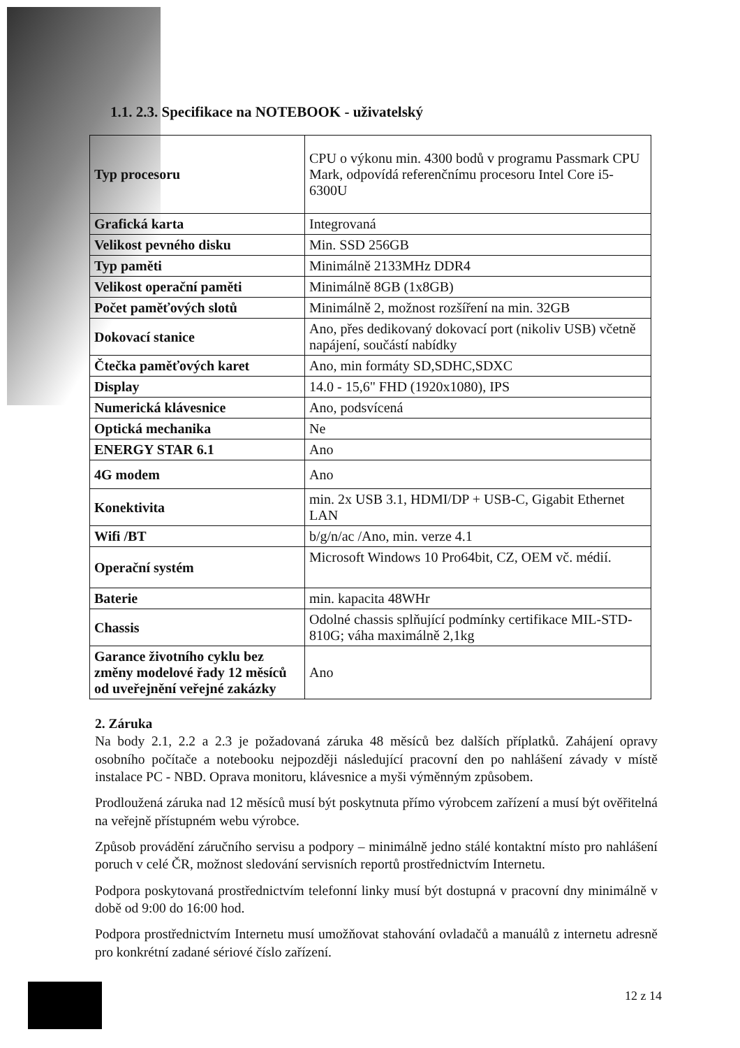1.1. 2.3. Specifikace na NOTEBOOK - uživatelský
| Typ procesoru | CPU o výkonu min. 4300 bodů v programu Passmark CPU Mark, odpovídá referenčnímu procesoru Intel Core i5-6300U |
| Grafická karta | Integrovaná |
| Velikost pevného disku | Min. SSD 256GB |
| Typ paměti | Minimálně 2133MHz DDR4 |
| Velikost operační paměti | Minimálně 8GB (1x8GB) |
| Počet paměťových slotů | Minimálně 2, možnost rozšíření na min. 32GB |
| Dokovací stanice | Ano, přes dedikovaný dokovací port (nikoliv USB) včetně napájení, součástí nabídky |
| Čtečka paměťových karet | Ano, min formáty SD,SDHC,SDXC |
| Display | 14.0 - 15,6" FHD (1920x1080), IPS |
| Numerická klávesnice | Ano, podsvícená |
| Optická mechanika | Ne |
| ENERGY STAR 6.1 | Ano |
| 4G modem | Ano |
| Konektivita | min. 2x USB 3.1, HDMI/DP + USB-C, Gigabit Ethernet LAN |
| Wifi /BT | b/g/n/ac /Ano, min. verze 4.1 |
| Operační systém | Microsoft Windows 10 Pro64bit, CZ, OEM vč. médií. |
| Baterie | min. kapacita 48WHr |
| Chassis | Odolné chassis splňující podmínky certifikace MIL-STD-810G; váha maximálně 2,1kg |
| Garance životního cyklu bez změny modelové řady 12 měsíců od uveřejnění veřejné zakázky | Ano |
2. Záruka
Na body 2.1, 2.2 a 2.3 je požadovaná záruka 48 měsíců bez dalších příplatků. Zahájení opravy osobního počítače a notebooku nejpozději následující pracovní den po nahlášení závady v místě instalace PC - NBD. Oprava monitoru, klávesnice a myši výměnným způsobem.
Prodloužená záruka nad 12 měsíců musí být poskytnuta přímo výrobcem zařízení a musí být ověřitelná na veřejně přístupném webu výrobce.
Způsob provádění záručního servisu a podpory – minimálně jedno stálé kontaktní místo pro nahlášení poruch v celé ČR, možnost sledování servisních reportů prostřednictvím Internetu.
Podpora poskytovaná prostřednictvím telefonní linky musí být dostupná v pracovní dny minimálně v době od 9:00 do 16:00 hod.
Podpora prostřednictvím Internetu musí umožňovat stahování ovladačů a manuálů z internetu adresně pro konkrétní zadané sériové číslo zařízení.
12 z 14